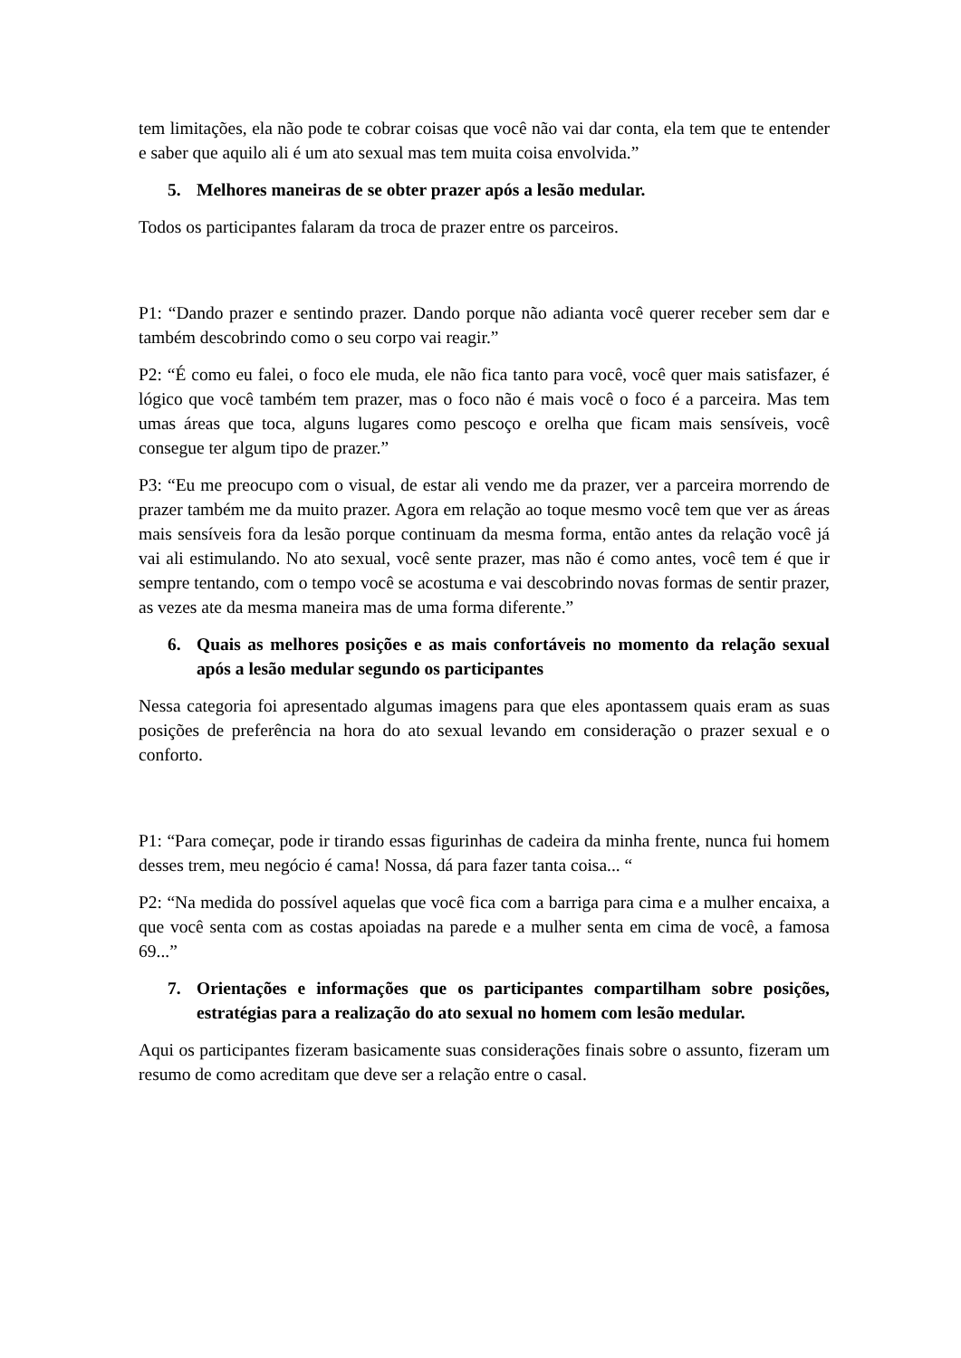tem limitações, ela não pode te cobrar coisas que você não vai dar conta, ela tem que te entender e saber que aquilo ali é um ato sexual mas tem muita coisa envolvida.”
5. Melhores maneiras de se obter prazer após a lesão medular.
Todos os participantes falaram da troca de prazer entre os parceiros.
P1: “Dando prazer e sentindo prazer. Dando porque não adianta você querer receber sem dar e também descobrindo como o seu corpo vai reagir.”
P2: “É como eu falei, o foco ele muda, ele não fica tanto para você, você quer mais satisfazer, é lógico que você também tem prazer, mas o foco não é mais você o foco é a parceira. Mas tem umas áreas que toca, alguns lugares como pescoço e orelha que ficam mais sensíveis, você consegue ter algum tipo de prazer.”
P3: “Eu me preocupo com o visual, de estar ali vendo me da prazer, ver a parceira morrendo de prazer também me da muito prazer. Agora em relação ao toque mesmo você tem que ver as áreas mais sensíveis fora da lesão porque continuam da mesma forma, então antes da relação você já vai ali estimulando. No ato sexual, você sente prazer, mas não é como antes, você tem é que ir sempre tentando, com o tempo você se acostuma e vai descobrindo novas formas de sentir prazer, as vezes ate da mesma maneira mas de uma forma diferente.”
6. Quais as melhores posições e as mais confortáveis no momento da relação sexual após a lesão medular segundo os participantes
Nessa categoria foi apresentado algumas imagens para que eles apontassem quais eram as suas posições de preferência na hora do ato sexual levando em consideração o prazer sexual e o conforto.
P1: “Para começar, pode ir tirando essas figurinhas de cadeira da minha frente, nunca fui homem desses trem, meu negócio é cama! Nossa, dá para fazer tanta coisa... “
P2: “Na medida do possível aquelas que você fica com a barriga para cima e a mulher encaixa, a que você senta com as costas apoiadas na parede e a mulher senta em cima de você, a famosa 69...”
7. Orientações e informações que os participantes compartilham sobre posições, estratégias para a realização do ato sexual no homem com lesão medular.
Aqui os participantes fizeram basicamente suas considerações finais sobre o assunto, fizeram um resumo de como acreditam que deve ser a relação entre o casal.